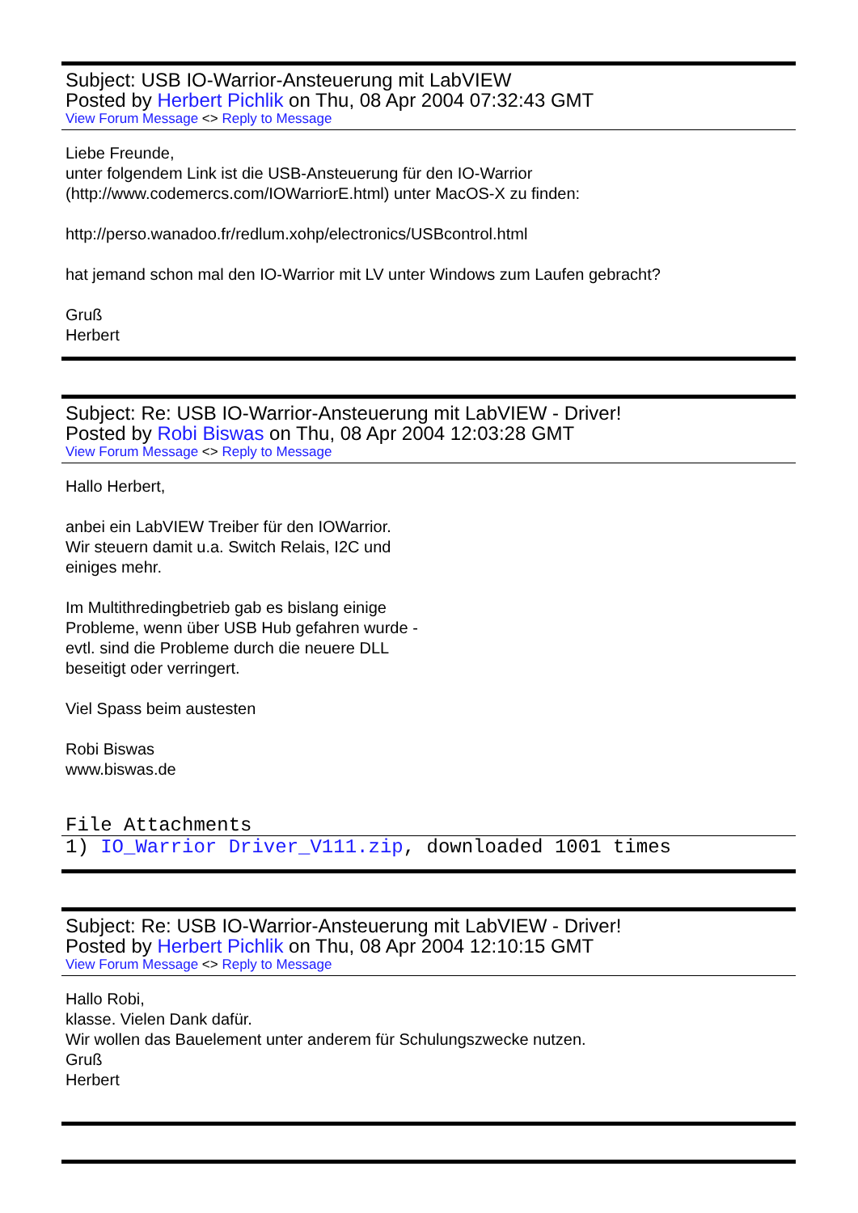Subject: USB IO-Warrior-Ansteuerung mit LabVIEW
Posted by Herbert Pichlik on Thu, 08 Apr 2004 07:32:43 GMT
View Forum Message <> Reply to Message
Liebe Freunde,
unter folgendem Link ist die USB-Ansteuerung für den IO-Warrior
(http://www.codemercs.com/IOWarriorE.html) unter MacOS-X zu finden:
http://perso.wanadoo.fr/redlum.xohp/electronics/USBcontrol.html
hat jemand schon mal den IO-Warrior mit LV unter Windows zum Laufen gebracht?
Gruß
Herbert
Subject: Re: USB IO-Warrior-Ansteuerung mit LabVIEW - Driver!
Posted by Robi Biswas on Thu, 08 Apr 2004 12:03:28 GMT
View Forum Message <> Reply to Message
Hallo Herbert,
anbei ein LabVIEW Treiber für den IOWarrior.
Wir steuern damit u.a. Switch Relais, I2C und
einiges mehr.
Im Multithredingbetrieb gab es bislang einige
Probleme, wenn über USB Hub gefahren wurde -
evtl. sind die Probleme durch die neuere DLL
beseitigt oder verringert.
Viel Spass beim austesten
Robi Biswas
www.biswas.de
File Attachments
1) IO_Warrior Driver_V111.zip, downloaded 1001 times
Subject: Re: USB IO-Warrior-Ansteuerung mit LabVIEW - Driver!
Posted by Herbert Pichlik on Thu, 08 Apr 2004 12:10:15 GMT
View Forum Message <> Reply to Message
Hallo Robi,
klasse. Vielen Dank dafür.
Wir wollen das Bauelement unter anderem für Schulungszwecke nutzen.
Gruß
Herbert